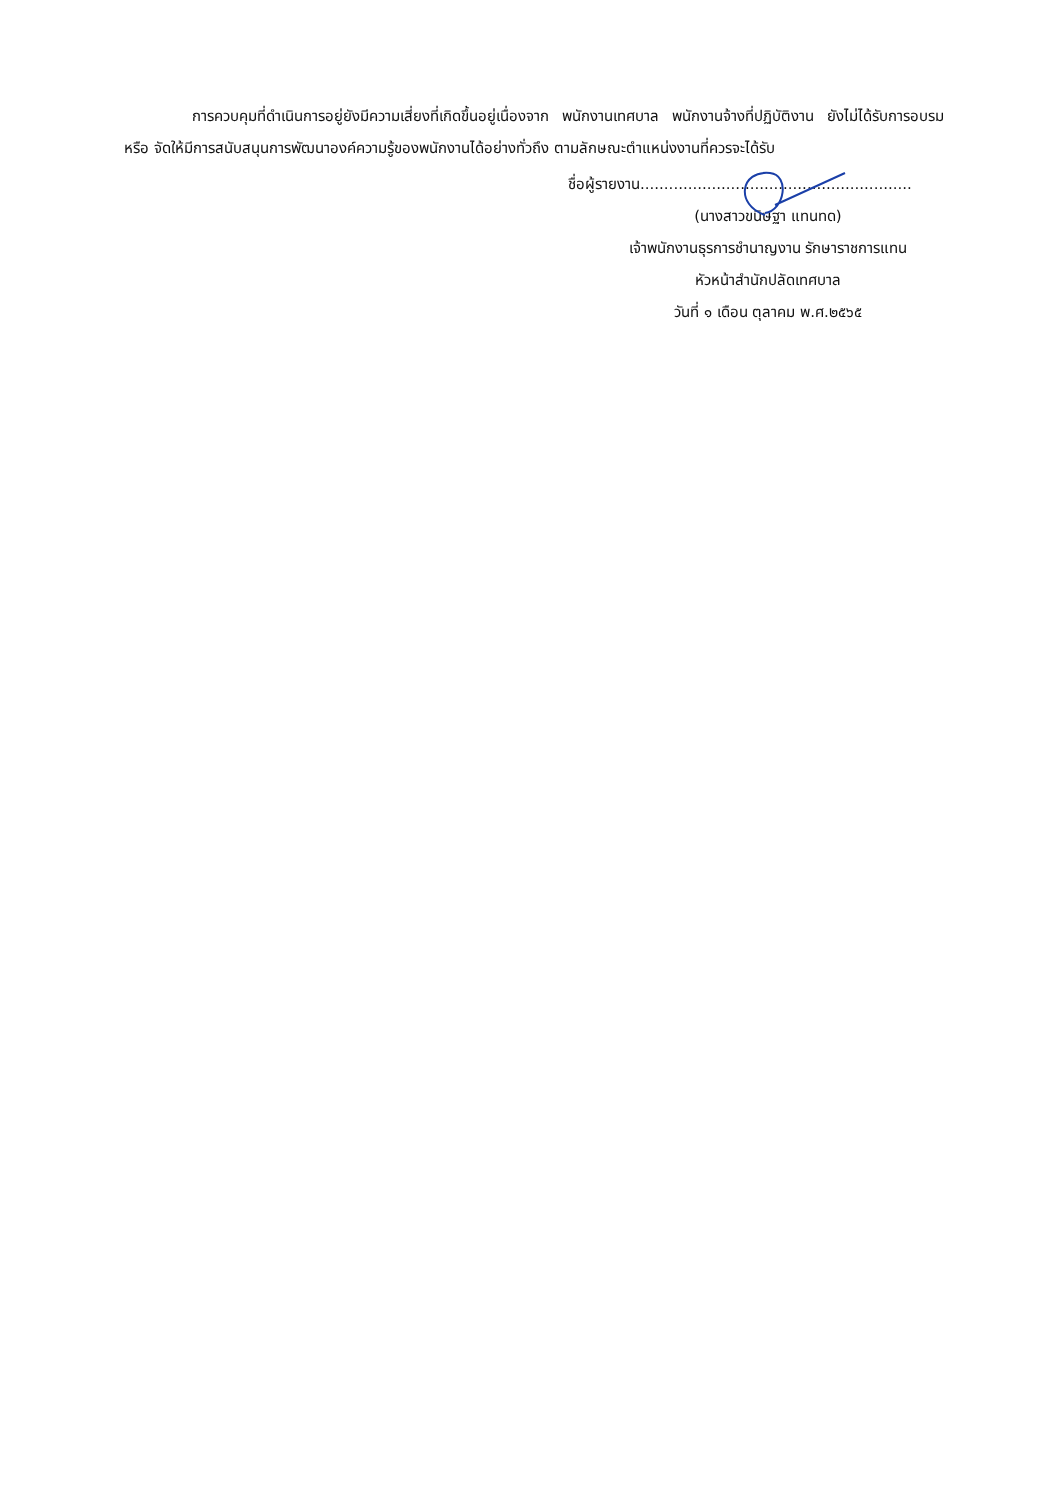การควบคุมที่ดำเนินการอยู่ยังมีความเสี่ยงที่เกิดขึ้นอยู่เนื่องจาก พนักงานเทศบาล พนักงานจ้างที่ปฏิบัติงาน ยังไม่ได้รับการอบรม หรือ จัดให้มีการสนับสนุนการพัฒนาองค์ความรู้ของพนักงานได้อย่างทั่วถึง ตามลักษณะตำแหน่งงานที่ควรจะได้รับ
ชื่อผู้รายงาน.........................................................
(นางสาวขนิษฐา แทนทด)
เจ้าพนักงานธุรการชำนาญงาน รักษาราชการแทน
หัวหน้าสำนักปลัดเทศบาล
วันที่ ๑ เดือน ตุลาคม พ.ศ.๒๕๖๕